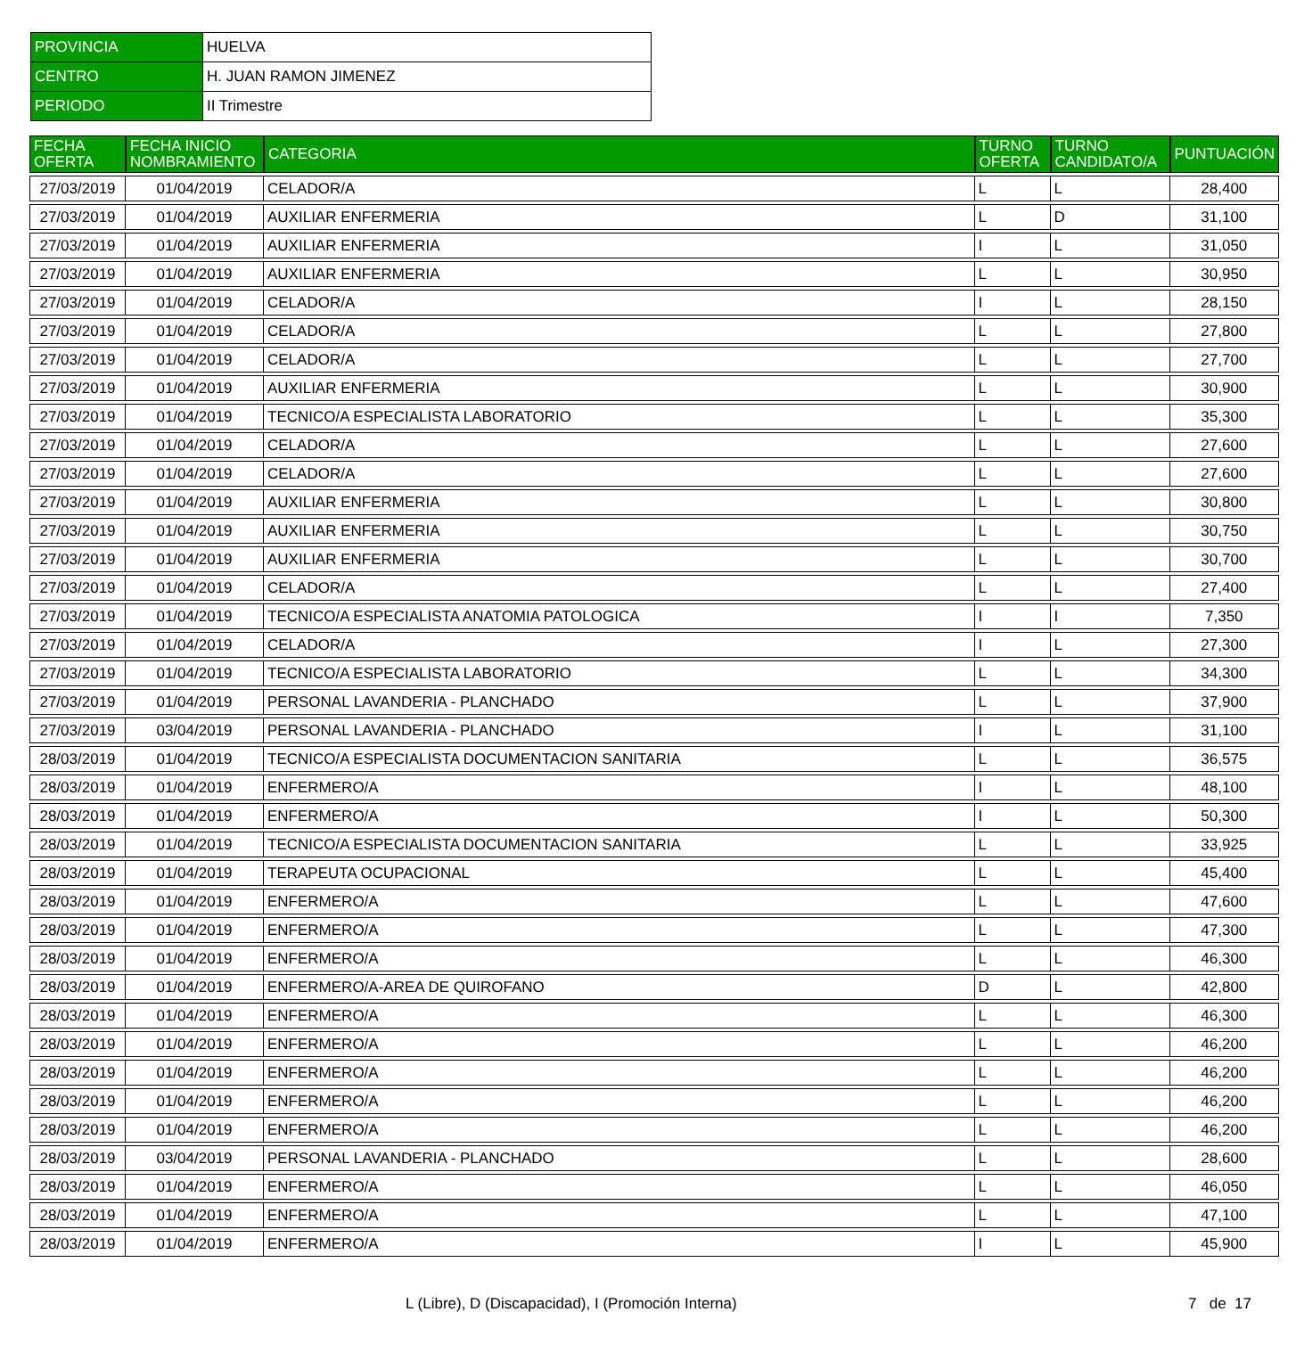| PROVINCIA | HUELVA |
| CENTRO | H. JUAN RAMON JIMENEZ |
| PERIODO | II Trimestre |
| FECHA OFERTA | FECHA INICIO NOMBRAMIENTO | CATEGORIA | TURNO OFERTA | TURNO CANDIDATO/A | PUNTUACIÓN |
| --- | --- | --- | --- | --- | --- |
| 27/03/2019 | 01/04/2019 | CELADOR/A | L | L | 28,400 |
| 27/03/2019 | 01/04/2019 | AUXILIAR ENFERMERIA | L | D | 31,100 |
| 27/03/2019 | 01/04/2019 | AUXILIAR ENFERMERIA | I | L | 31,050 |
| 27/03/2019 | 01/04/2019 | AUXILIAR ENFERMERIA | L | L | 30,950 |
| 27/03/2019 | 01/04/2019 | CELADOR/A | I | L | 28,150 |
| 27/03/2019 | 01/04/2019 | CELADOR/A | L | L | 27,800 |
| 27/03/2019 | 01/04/2019 | CELADOR/A | L | L | 27,700 |
| 27/03/2019 | 01/04/2019 | AUXILIAR ENFERMERIA | L | L | 30,900 |
| 27/03/2019 | 01/04/2019 | TECNICO/A ESPECIALISTA LABORATORIO | L | L | 35,300 |
| 27/03/2019 | 01/04/2019 | CELADOR/A | L | L | 27,600 |
| 27/03/2019 | 01/04/2019 | CELADOR/A | L | L | 27,600 |
| 27/03/2019 | 01/04/2019 | AUXILIAR ENFERMERIA | L | L | 30,800 |
| 27/03/2019 | 01/04/2019 | AUXILIAR ENFERMERIA | L | L | 30,750 |
| 27/03/2019 | 01/04/2019 | AUXILIAR ENFERMERIA | L | L | 30,700 |
| 27/03/2019 | 01/04/2019 | CELADOR/A | L | L | 27,400 |
| 27/03/2019 | 01/04/2019 | TECNICO/A ESPECIALISTA ANATOMIA PATOLOGICA | I | I | 7,350 |
| 27/03/2019 | 01/04/2019 | CELADOR/A | I | L | 27,300 |
| 27/03/2019 | 01/04/2019 | TECNICO/A ESPECIALISTA LABORATORIO | L | L | 34,300 |
| 27/03/2019 | 01/04/2019 | PERSONAL LAVANDERIA - PLANCHADO | L | L | 37,900 |
| 27/03/2019 | 03/04/2019 | PERSONAL LAVANDERIA - PLANCHADO | I | L | 31,100 |
| 28/03/2019 | 01/04/2019 | TECNICO/A ESPECIALISTA DOCUMENTACION SANITARIA | L | L | 36,575 |
| 28/03/2019 | 01/04/2019 | ENFERMERO/A | I | L | 48,100 |
| 28/03/2019 | 01/04/2019 | ENFERMERO/A | I | L | 50,300 |
| 28/03/2019 | 01/04/2019 | TECNICO/A ESPECIALISTA DOCUMENTACION SANITARIA | L | L | 33,925 |
| 28/03/2019 | 01/04/2019 | TERAPEUTA OCUPACIONAL | L | L | 45,400 |
| 28/03/2019 | 01/04/2019 | ENFERMERO/A | L | L | 47,600 |
| 28/03/2019 | 01/04/2019 | ENFERMERO/A | L | L | 47,300 |
| 28/03/2019 | 01/04/2019 | ENFERMERO/A | L | L | 46,300 |
| 28/03/2019 | 01/04/2019 | ENFERMERO/A-AREA DE QUIROFANO | D | L | 42,800 |
| 28/03/2019 | 01/04/2019 | ENFERMERO/A | L | L | 46,300 |
| 28/03/2019 | 01/04/2019 | ENFERMERO/A | L | L | 46,200 |
| 28/03/2019 | 01/04/2019 | ENFERMERO/A | L | L | 46,200 |
| 28/03/2019 | 01/04/2019 | ENFERMERO/A | L | L | 46,200 |
| 28/03/2019 | 01/04/2019 | ENFERMERO/A | L | L | 46,200 |
| 28/03/2019 | 03/04/2019 | PERSONAL LAVANDERIA - PLANCHADO | L | L | 28,600 |
| 28/03/2019 | 01/04/2019 | ENFERMERO/A | L | L | 46,050 |
| 28/03/2019 | 01/04/2019 | ENFERMERO/A | L | L | 47,100 |
| 28/03/2019 | 01/04/2019 | ENFERMERO/A | I | L | 45,900 |
L (Libre), D (Discapacidad), I (Promoción Interna) 7 de 17